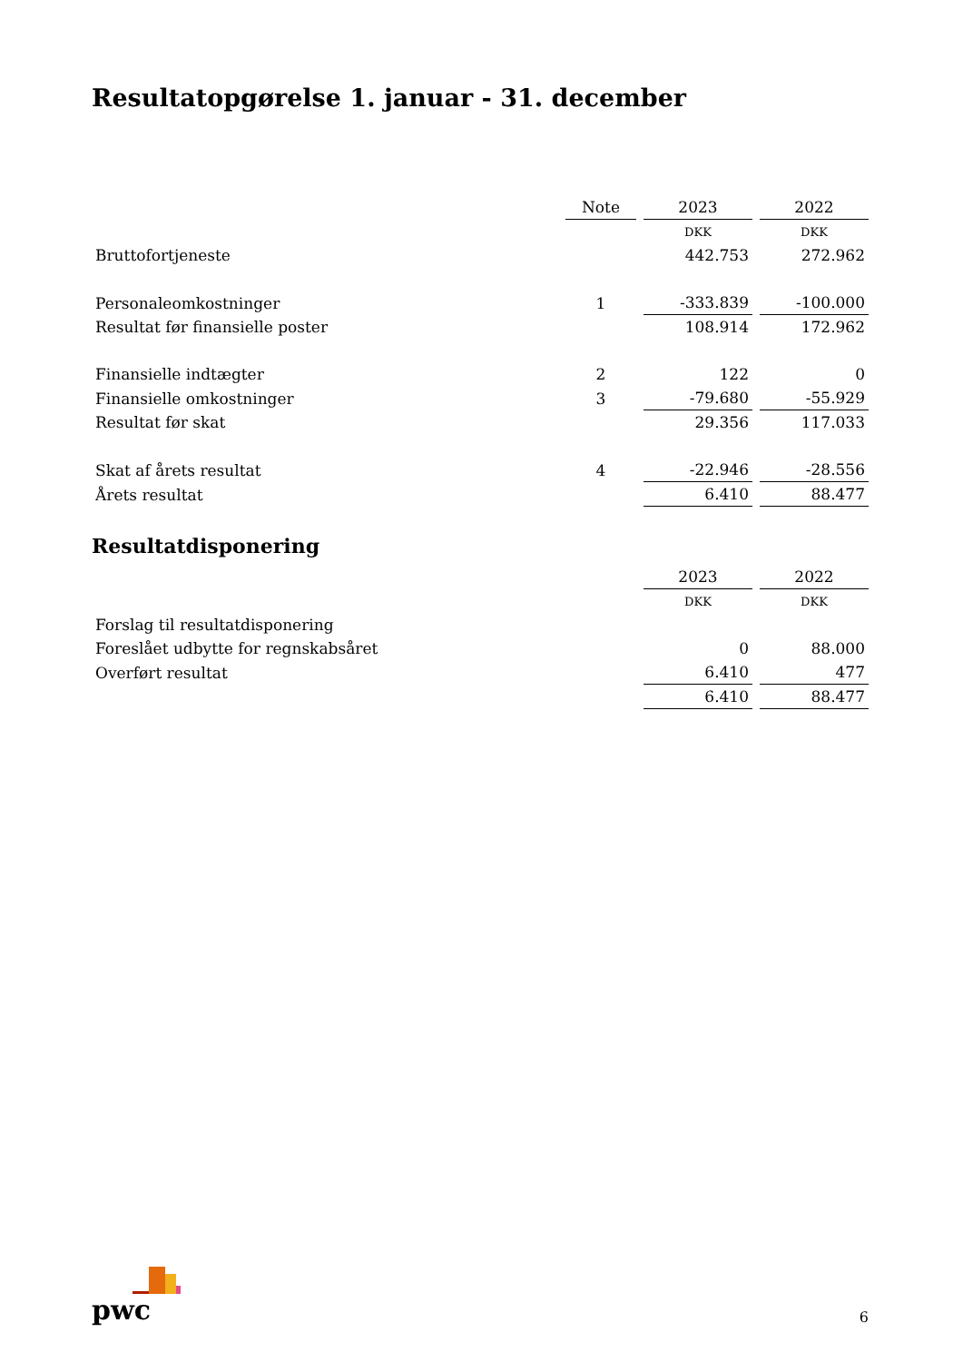Resultatopgørelse 1. januar - 31. december
| | Note | 2023 | 2022 |
| --- | --- | --- | --- |
| | | DKK | DKK |
| Bruttofortjeneste | | 442.753 | 272.962 |
| Personaleomkostninger | 1 | -333.839 | -100.000 |
| Resultat før finansielle poster | | 108.914 | 172.962 |
| Finansielle indtægter | 2 | 122 | 0 |
| Finansielle omkostninger | 3 | -79.680 | -55.929 |
| Resultat før skat | | 29.356 | 117.033 |
| Skat af årets resultat | 4 | -22.946 | -28.556 |
| Årets resultat | | 6.410 | 88.477 |
Resultatdisponering
| | | 2023 | 2022 |
| --- | --- | --- | --- |
| | | DKK | DKK |
| Forslag til resultatdisponering | | | |
| Foreslået udbytte for regnskabsåret | | 0 | 88.000 |
| Overført resultat | | 6.410 | 477 |
| | | 6.410 | 88.477 |
pwc
6